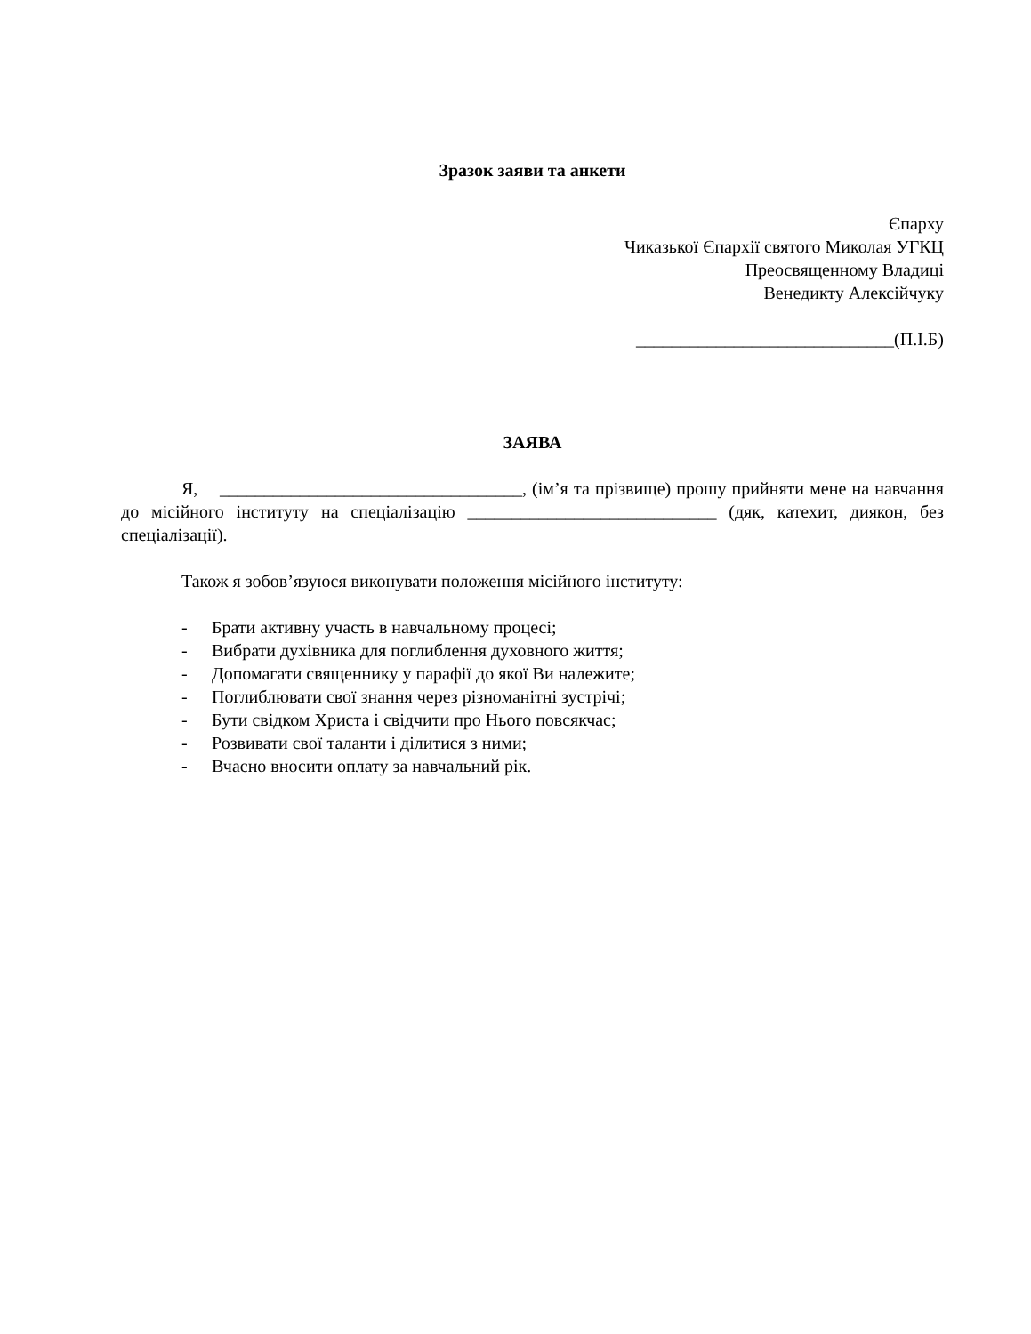Зразок заяви та анкети
Єпарху
Чиказької Єпархії святого Миколая УГКЦ
Преосвященному Владиці
Венедикту Алексійчуку
_____________________________(П.І.Б)
ЗАЯВА
Я, __________________________________, (ім’я та прізвище) прошу прийняти мене на навчання до місійного інституту на спеціалізацію ____________________________ (дяк, катехит, диякон, без спеціалізації).
Також я зобов’язуюся виконувати положення місійного інституту:
- Брати активну участь в навчальному процесі;
- Вибрати духівника для поглиблення духовного життя;
- Допомагати священнику у парафії до якої Ви належите;
- Поглиблювати свої знання через різноманітні зустрічі;
- Бути свідком Христа і свідчити про Нього повсякчас;
- Розвивати свої таланти і ділитися з ними;
- Вчасно вносити оплату за навчальний рік.